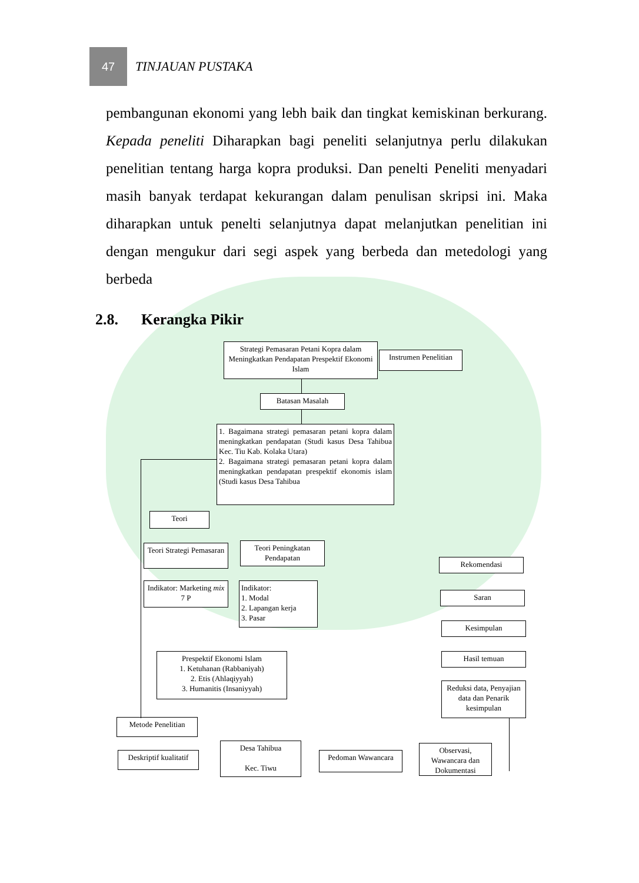47
TINJAUAN PUSTAKA
pembangunan ekonomi yang lebh baik dan tingkat kemiskinan berkurang. Kepada peneliti Diharapkan bagi peneliti selanjutnya perlu dilakukan penelitian tentang harga kopra produksi. Dan penelti Peneliti menyadari masih banyak terdapat kekurangan dalam penulisan skripsi ini. Maka diharapkan untuk penelti selanjutnya dapat melanjutkan penelitian ini dengan mengukur dari segi aspek yang berbeda dan metedologi yang berbeda
2.8. Kerangka Pikir
Strategi Pemasaran Petani Kopra dalam Meningkatkan Pendapatan Prespektif Ekonomi Islam
Instrumen Penelitian
Batasan Masalah
1. Bagaimana strategi pemasaran petani kopra dalam meningkatkan pendapatan (Studi kasus Desa Tahibua Kec. Tiu Kab. Kolaka Utara)
2. Bagaimana strategi pemasaran petani kopra dalam meningkatkan pendapatan prespektif ekonomis islam (Studi kasus Desa Tahibua
Teori
Teori Strategi Pemasaran
Teori Peningkatan Pendapatan
Indikator: Marketing mix 7 P
Indikator:
1. Modal
2. Lapangan kerja
3. Pasar
Prespektif Ekonomi Islam
1. Ketuhanan (Rabbaniyah)
2. Etis (Ahlaqiyyah)
3. Humanitis (Insaniyyah)
Metode Penelitian
Deskriptif kualitatif
Desa Tahibua
Kec. Tiwu
Pedoman Wawancara
Observasi, Wawancara dan Dokumentasi
Reduksi data, Penyajian data dan Penarik kesimpulan
Hasil temuan
Kesimpulan
Saran
Rekomendasi